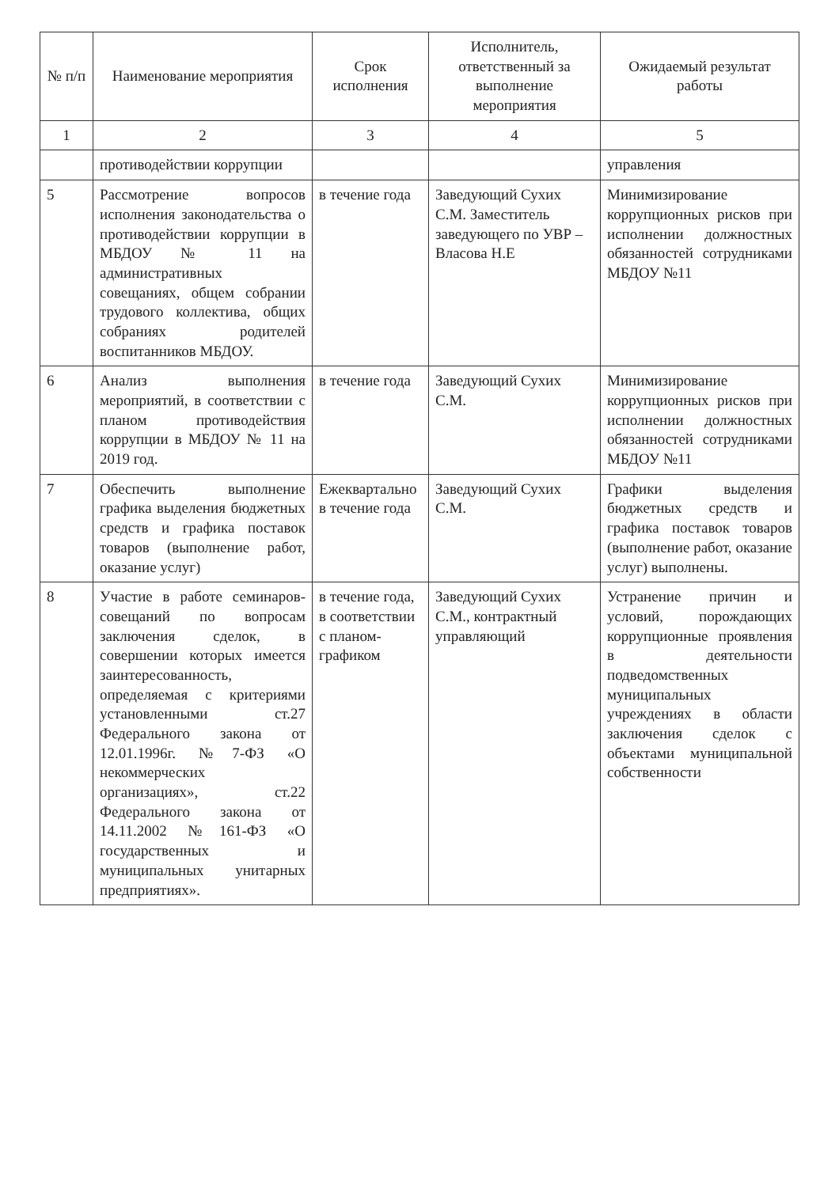| № п/п | Наименование мероприятия | Срок исполнения | Исполнитель, ответственный за выполнение мероприятия | Ожидаемый результат работы |
| --- | --- | --- | --- | --- |
| 1 | 2 | 3 | 4 | 5 |
| | противодействии коррупции | | | управления |
| 5 | Рассмотрение вопросов исполнения законодательства о противодействии коррупции в МБДОУ № 11 на административных совещаниях, общем собрании трудового коллектива, общих собраниях родителей воспитанников МБДОУ. | в течение года | Заведующий Сухих С.М. Заместитель заведующего по УВР – Власова Н.Е | Минимизирование коррупционных рисков при исполнении должностных обязанностей сотрудниками МБДОУ №11 |
| 6 | Анализ выполнения мероприятий, в соответствии с планом противодействия коррупции в МБДОУ № 11 на 2019 год. | в течение года | Заведующий Сухих С.М. | Минимизирование коррупционных рисков при исполнении должностных обязанностей сотрудниками МБДОУ №11 |
| 7 | Обеспечить выполнение графика выделения бюджетных средств и графика поставок товаров (выполнение работ, оказание услуг) | Ежеквартально в течение года | Заведующий Сухих С.М. | Графики выделения бюджетных средств и графика поставок товаров (выполнение работ, оказание услуг) выполнены. |
| 8 | Участие в работе семинаров-совещаний по вопросам заключения сделок, в совершении которых имеется заинтересованность, определяемая с критериями установленными ст.27 Федерального закона от 12.01.1996г. №7-ФЗ «О некоммерческих организациях», ст.22 Федерального закона от 14.11.2002 №161-ФЗ «О государственных и муниципальных унитарных предприятиях». | в течение года, в соответствии с планом-графиком | Заведующий Сухих С.М., контрактный управляющий | Устранение причин и условий, порождающих коррупционные проявления в деятельности подведомственных муниципальных учреждениях в области заключения сделок с объектами муниципальной собственности |